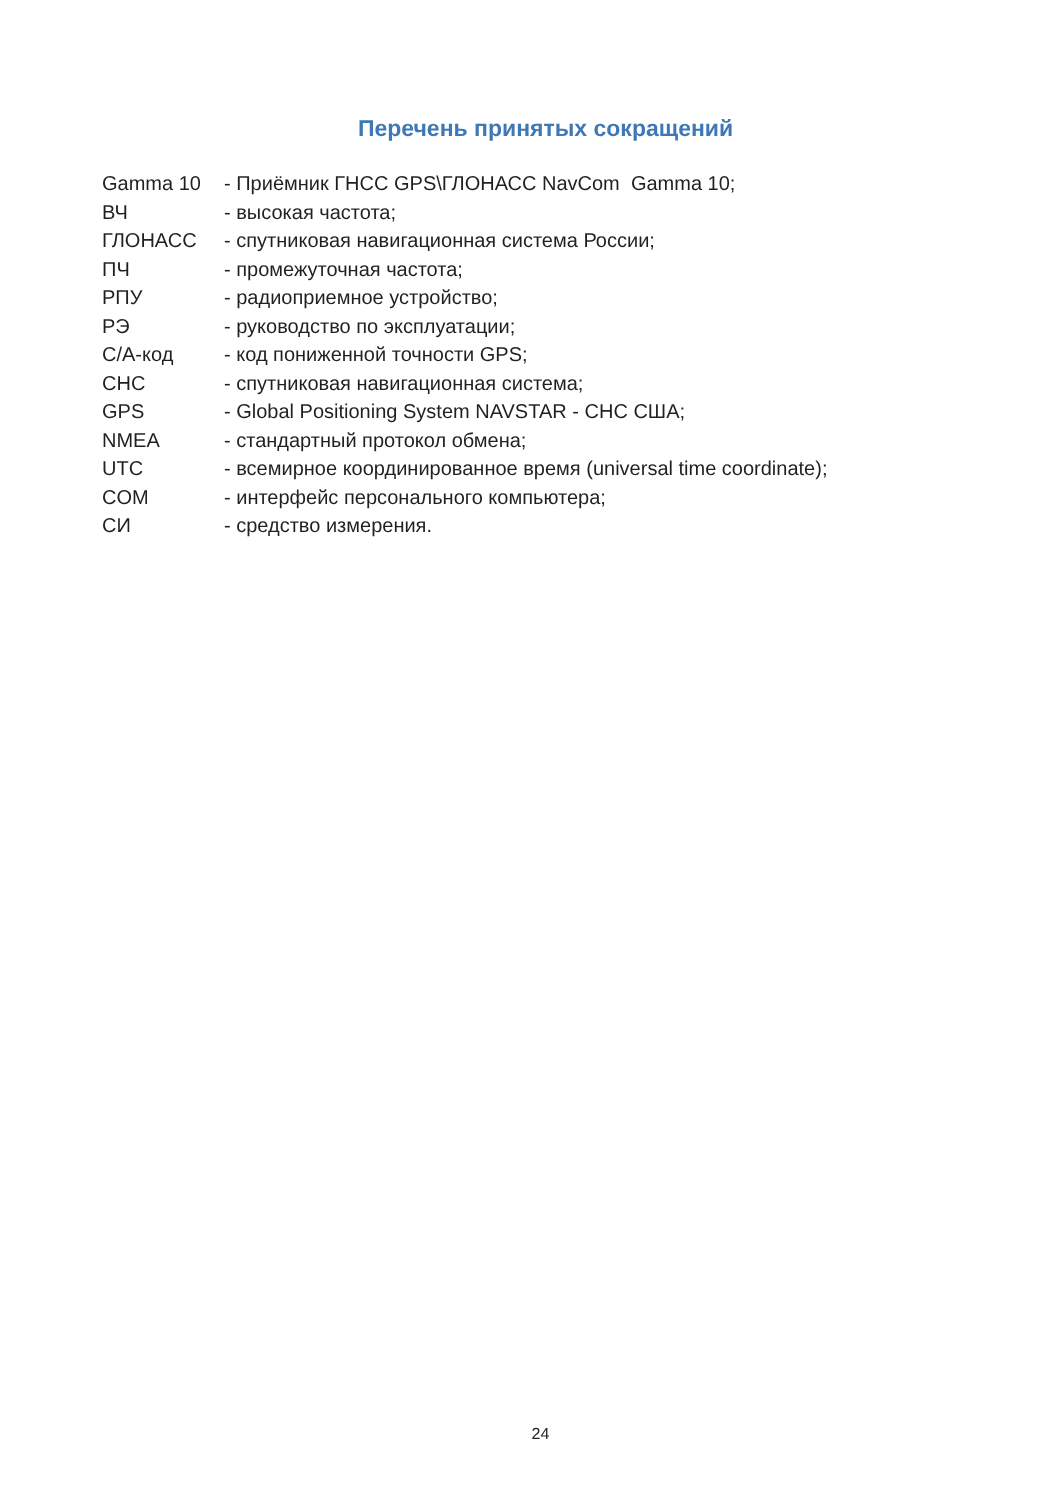Перечень принятых сокращений
| Gamma 10 | - Приёмник ГНСС GPS\ГЛОНАСС NavCom Gamma 10; |
| ВЧ | - высокая частота; |
| ГЛОНАСС | - спутниковая навигационная система России; |
| ПЧ | - промежуточная частота; |
| РПУ | - радиоприемное устройство; |
| РЭ | - руководство по эксплуатации; |
| С/А-код | - код пониженной точности GPS; |
| СНС | - спутниковая навигационная система; |
| GPS | - Global Positioning System NAVSTAR - СНС США; |
| NMEA | - стандартный протокол обмена; |
| UTC | - всемирное координированное время (universal time coordinate); |
| COM | - интерфейс персонального компьютера; |
| СИ | - средство измерения. |
24